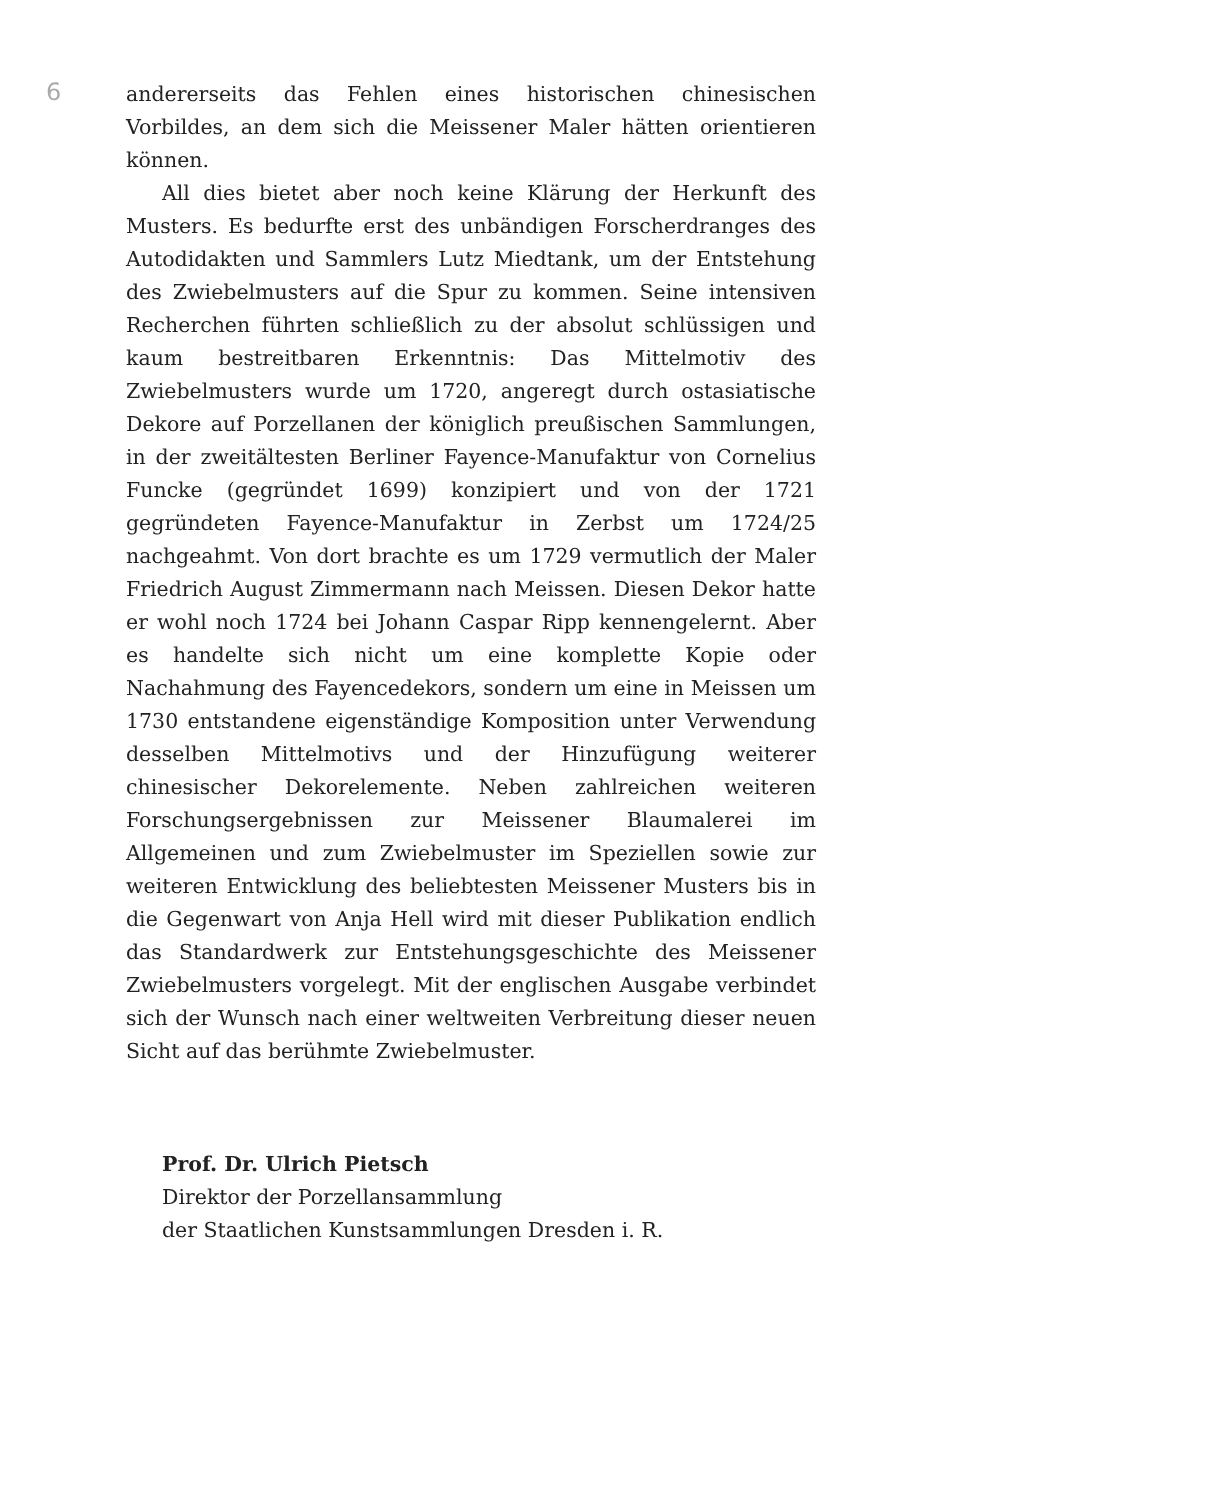6
andererseits das Fehlen eines historischen chinesischen Vorbildes, an dem sich die Meissener Maler hätten orientieren können.
All dies bietet aber noch keine Klärung der Herkunft des Musters. Es bedurfte erst des unbändigen Forscherdranges des Autodidakten und Sammlers Lutz Miedtank, um der Entstehung des Zwiebelmusters auf die Spur zu kommen. Seine intensiven Recherchen führten schließlich zu der absolut schlüssigen und kaum bestreitbaren Erkenntnis: Das Mittelmotiv des Zwiebelmusters wurde um 1720, angeregt durch ostasiatische Dekore auf Porzellanen der königlich preußischen Sammlungen, in der zweitältesten Berliner Fayence-Manufaktur von Cornelius Funcke (gegründet 1699) konzipiert und von der 1721 gegründeten Fayence-Manufaktur in Zerbst um 1724/25 nachgeahmt. Von dort brachte es um 1729 vermutlich der Maler Friedrich August Zimmermann nach Meissen. Diesen Dekor hatte er wohl noch 1724 bei Johann Caspar Ripp kennengelernt. Aber es handelte sich nicht um eine komplette Kopie oder Nachahmung des Fayencedekors, sondern um eine in Meissen um 1730 entstandene eigenständige Komposition unter Verwendung desselben Mittelmotivs und der Hinzufügung weiterer chinesischer Dekorelemente. Neben zahlreichen weiteren Forschungsergebnissen zur Meissener Blaumalerei im Allgemeinen und zum Zwiebelmuster im Speziellen sowie zur weiteren Entwicklung des beliebtesten Meissener Musters bis in die Gegenwart von Anja Hell wird mit dieser Publikation endlich das Standardwerk zur Entstehungsgeschichte des Meissener Zwiebelmusters vorgelegt. Mit der englischen Ausgabe verbindet sich der Wunsch nach einer weltweiten Verbreitung dieser neuen Sicht auf das berühmte Zwiebelmuster.
Prof. Dr. Ulrich Pietsch
Direktor der Porzellansammlung
der Staatlichen Kunstsammlungen Dresden i. R.